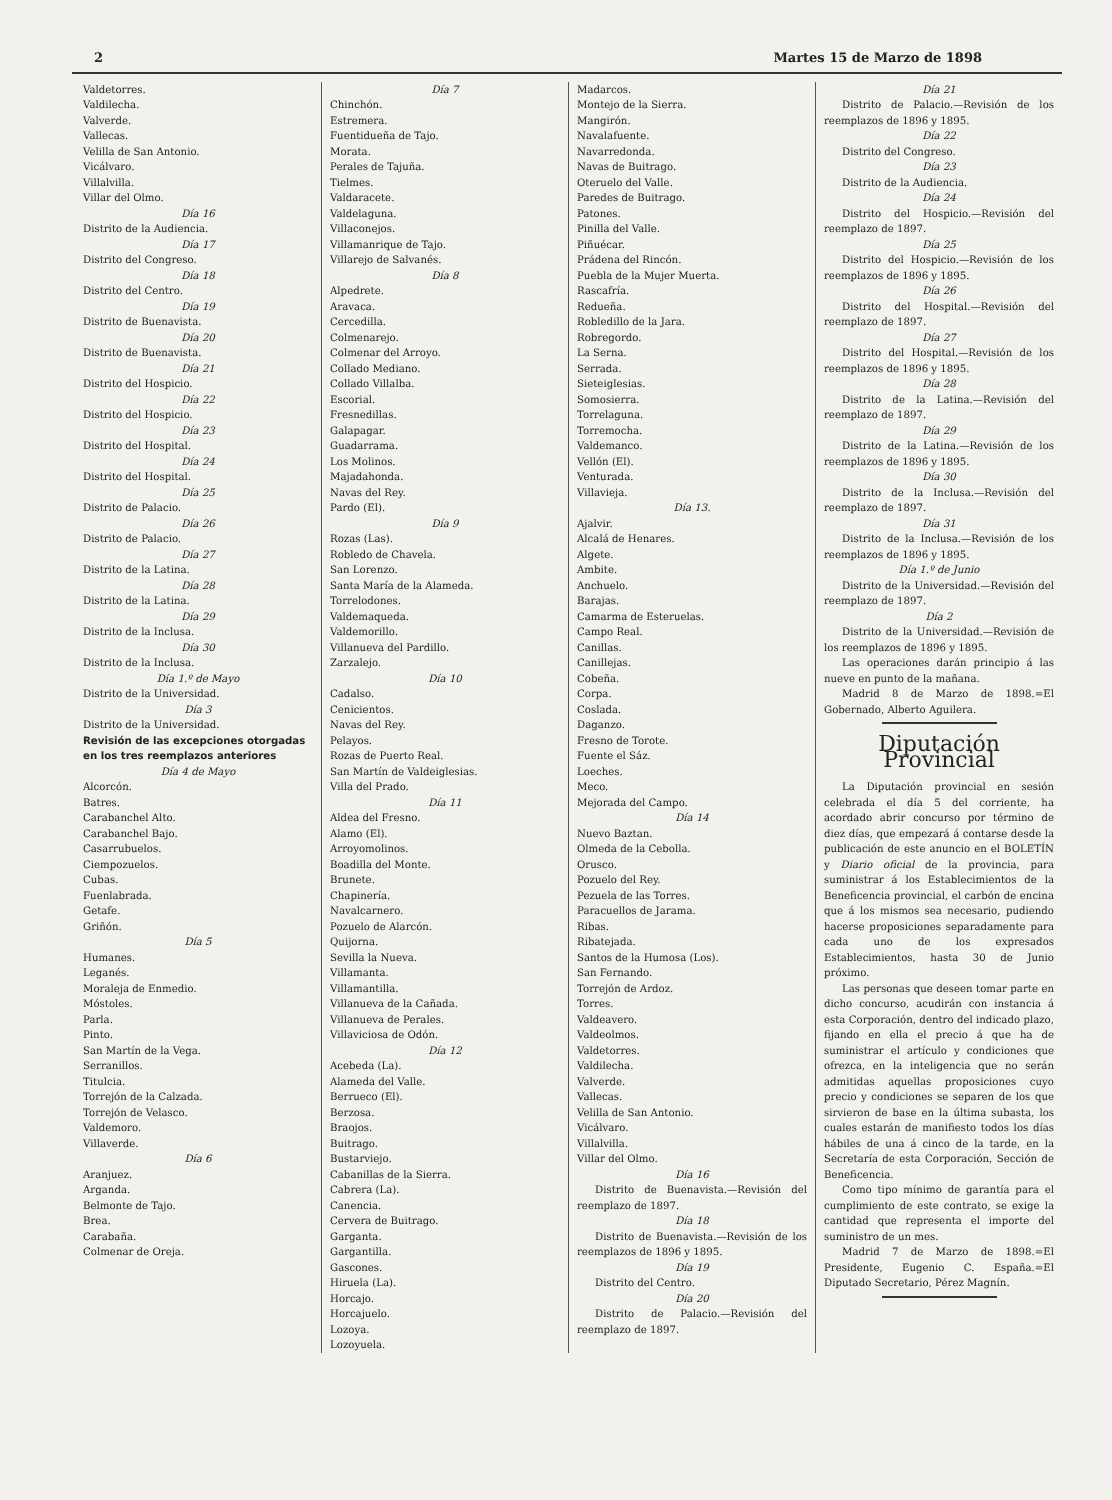2 Martes 15 de Marzo de 1898
Valdetorres.
Valdilecha.
Valverde.
Vallecas.
Velilla de San Antonio.
Vicálvaro.
Villalvilla.
Villar del Olmo.
Día 16
Distrito de la Audiencia.
Día 17
Distrito del Congreso.
Día 18
Distrito del Centro.
Día 19
Distrito de Buenavista.
Día 20
Distrito de Buenavista.
Día 21
Distrito del Hospicio.
Día 22
Distrito del Hospicio.
Día 23
Distrito del Hospital.
Día 24
Distrito del Hospital.
Día 25
Distrito de Palacio.
Día 26
Distrito de Palacio.
Día 27
Distrito de la Latina.
Día 28
Distrito de la Latina.
Día 29
Distrito de la Inclusa.
Día 30
Distrito de la Inclusa.
Día 1.º de Mayo
Distrito de la Universidad.
Día 3
Distrito de la Universidad.
Revisión de las excepciones otorgadas en los tres reemplazos anteriores
Día 4 de Mayo
Alcorcón.
Batres.
Carabanchel Alto.
Carabanchel Bajo.
Casarrubuelos.
Ciempozuelos.
Cubas.
Fuenlabrada.
Getafe.
Griñón.
Día 5
Humanes.
Leganés.
Moraleja de Enmedio.
Móstoles.
Parla.
Pinto.
San Martín de la Vega.
Serranillos.
Titulcia.
Torrejón de la Calzada.
Torrejón de Velasco.
Valdemoro.
Villaverde.
Día 6
Aranjuez.
Arganda.
Belmonte de Tajo.
Brea.
Carabaña.
Colmenar de Oreja.
Día 7
Chinchón.
Estremera.
Fuentidueña de Tajo.
Morata.
Perales de Tajuña.
Tielmes.
Valdaracete.
Valdelaguna.
Villaconejos.
Villamanrique de Tajo.
Villarejo de Salvanés.
Día 8
Alpedrete.
Aravaca.
Cercedilla.
Colmenarejo.
Colmenar del Arroyo.
Collado Mediano.
Collado Villalba.
Escorial.
Fresnedillas.
Galapagar.
Guadarrama.
Los Molinos.
Majadahonda.
Navas del Rey.
Pardo (El).
Día 9
Rozas (Las).
Robledo de Chavela.
San Lorenzo.
Santa María de la Alameda.
Torrelodones.
Valdemaqueda.
Valdemorillo.
Villanueva del Pardillo.
Zarzalejo.
Día 10
Cadalso.
Cenicientos.
Navas del Rey.
Pelayos.
Rozas de Puerto Real.
San Martín de Valdeiglesias.
Villa del Prado.
Día 11
Aldea del Fresno.
Alamo (El).
Arroyomolinos.
Boadilla del Monte.
Brunete.
Chapinería.
Navalcarnero.
Pozuelo de Alarcón.
Quijorna.
Sevilla la Nueva.
Villamanta.
Villamantilla.
Villanueva de la Cañada.
Villanueva de Perales.
Villaviciosa de Odón.
Día 12
Acebeda (La).
Alameda del Valle.
Berrueco (El).
Berzosa.
Braojos.
Buitrago.
Bustarviejo.
Cabanillas de la Sierra.
Cabrera (La).
Canencia.
Cervera de Buitrago.
Garganta.
Gargantilla.
Gascones.
Hiruela (La).
Horcajo.
Horcajuelo.
Lozoya.
Lozoyuela.
Madarcos.
Montejo de la Sierra.
Mangirón.
Navalafuente.
Navarredonda.
Navas de Buitrago.
Oteruelo del Valle.
Paredes de Buitrago.
Patones.
Pinilla del Valle.
Piñuécar.
Prádena del Rincón.
Puebla de la Mujer Muerta.
Rascafría.
Redueña.
Robledillo de la Jara.
Robregordo.
La Serna.
Serrada.
Sieteiglesias.
Somosierra.
Torrelaguna.
Torremocha.
Valdemanco.
Vellón (El).
Venturada.
Villavieja.
Día 13.
Ajalvir.
Alcalá de Henares.
Algete.
Ambite.
Anchuelo.
Barajas.
Camarma de Esteruelas.
Campo Real.
Canillas.
Canillejas.
Cobeña.
Corpa.
Coslada.
Daganzo.
Fresno de Torote.
Fuente el Sáz.
Loeches.
Meco.
Mejorada del Campo.
Día 14
Nuevo Baztan.
Olmeda de la Cebolla.
Orusco.
Pozuelo del Rey.
Pezuela de las Torres.
Paracuellos de Jarama.
Ribas.
Ribatejada.
Santos de la Humosa (Los).
San Fernando.
Torrejón de Ardoz.
Torres.
Valdeavero.
Valdeolmos.
Valdetorres.
Valdilecha.
Valverde.
Vallecas.
Velilla de San Antonio.
Vicálvaro.
Villalvilla.
Villar del Olmo.
Día 16
Distrito de Buenavista.—Revisión del reemplazo de 1897.
Día 18
Distrito de Buenavista.—Revisión de los reemplazos de 1896 y 1895.
Día 19
Distrito del Centro.
Día 20
Distrito de Palacio.—Revisión del reemplazo de 1897.
Día 21
Distrito de Palacio.—Revisión de los reemplazos de 1896 y 1895.
Día 22
Distrito del Congreso.
Día 23
Distrito de la Audiencia.
Día 24
Distrito del Hospicio.—Revisión del reemplazo de 1897.
Día 25
Distrito del Hospicio.—Revisión de los reemplazos de 1896 y 1895.
Día 26
Distrito del Hospital.—Revisión del reemplazo de 1897.
Día 27
Distrito del Hospital.—Revisión de los reemplazos de 1896 y 1895.
Día 28
Distrito de la Latina.—Revisión del reemplazo de 1897.
Día 29
Distrito de la Latina.—Revisión de los reemplazos de 1896 y 1895.
Día 30
Distrito de la Inclusa.—Revisión del reemplazo de 1897.
Día 31
Distrito de la Inclusa.—Revisión de los reemplazos de 1896 y 1895.
Día 1.º de Junio
Distrito de la Universidad.—Revisión del reemplazo de 1897.
Día 2
Distrito de la Universidad.—Revisión de los reemplazos de 1896 y 1895.
Las operaciones darán principio á las nueve en punto de la mañana.
Madrid 8 de Marzo de 1898.=El Gobernado, Alberto Aguilera.
Diputación Provincial
La Diputación provincial en sesión celebrada el día 5 del corriente, ha acordado abrir concurso por término de diez días, que empezará á contarse desde la publicación de este anuncio en el BOLETÍN y Diario oficial de la provincia, para suministrar á los Establecimientos de la Beneficencia provincial, el carbón de encina que á los mismos sea necesario, pudiendo hacerse proposiciones separadamente para cada uno de los expresados Establecimientos, hasta 30 de Junio próximo.
Las personas que deseen tomar parte en dicho concurso, acudirán con instancia á esta Corporación, dentro del indicado plazo, fijando en ella el precio á que ha de suministrar el artículo y condiciones que ofrezca, en la inteligencia que no serán admitidas aquellas proposiciones cuyo precio y condiciones se separen de los que sirvieron de base en la última subasta, los cuales estarán de manifiesto todos los días hábiles de una á cinco de la tarde, en la Secretaría de esta Corporación, Sección de Beneficencia.
Como tipo mínimo de garantía para el cumplimiento de este contrato, se exige la cantidad que representa el importe del suministro de un mes.
Madrid 7 de Marzo de 1898.=El Presidente, Eugenio C. España.=El Diputado Secretario, Pérez Magnín.